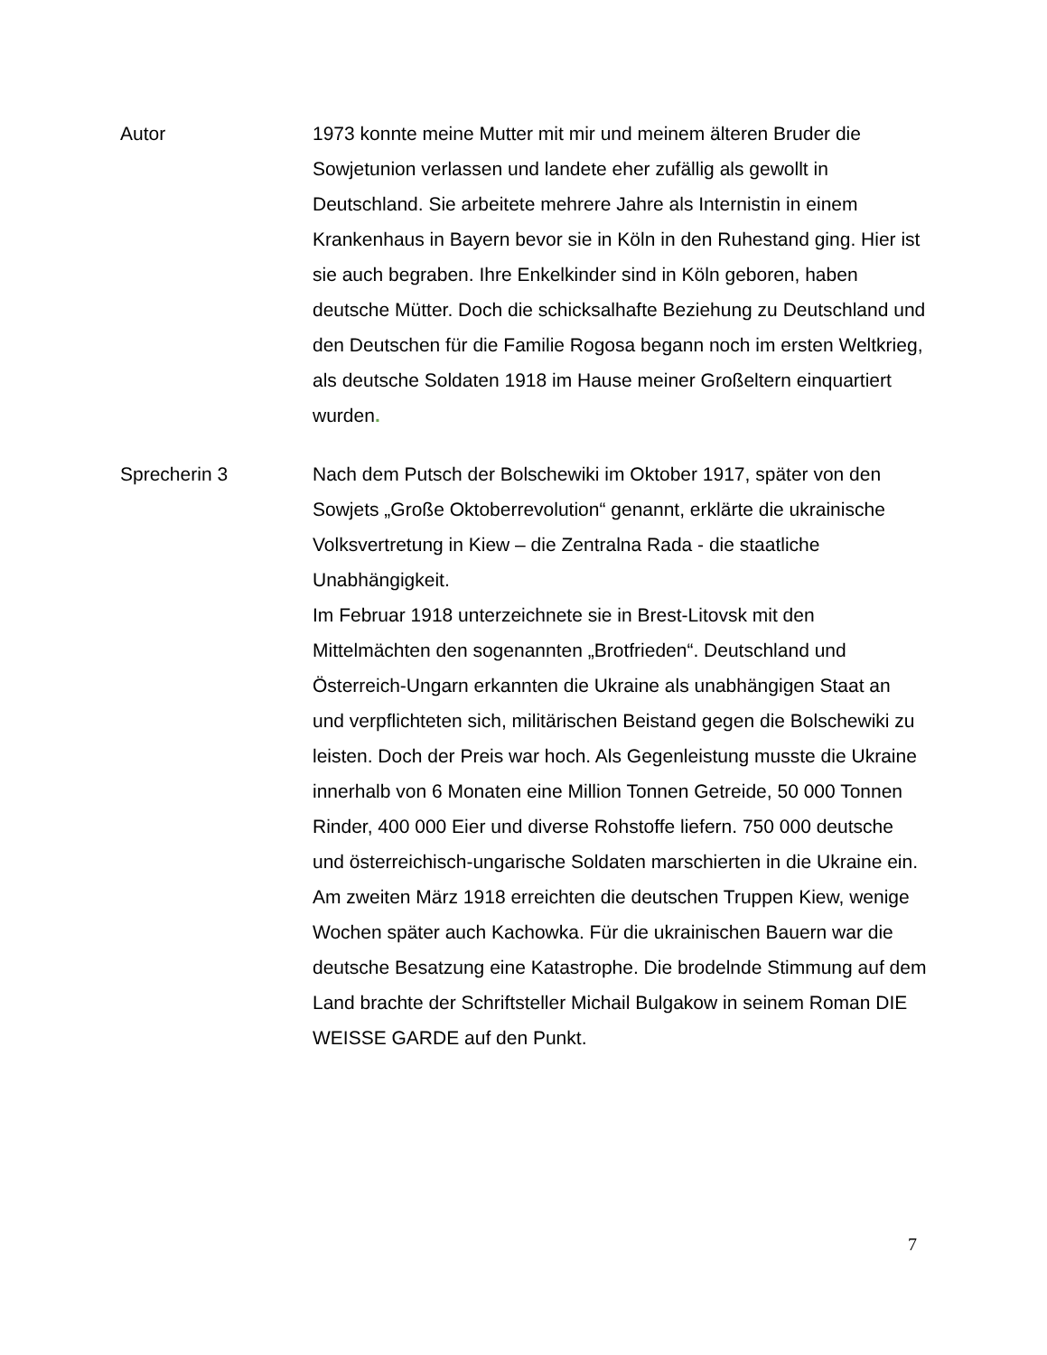Autor 1973 konnte meine Mutter mit mir und meinem älteren Bruder die Sowjetunion verlassen und landete eher zufällig als gewollt in Deutschland. Sie arbeitete mehrere Jahre als Internistin in einem Krankenhaus in Bayern bevor sie in Köln in den Ruhestand ging. Hier ist sie auch begraben. Ihre Enkelkinder sind in Köln geboren, haben deutsche Mütter. Doch die schicksalhafte Beziehung zu Deutschland und den Deutschen für die Familie Rogosa begann noch im ersten Weltkrieg, als deutsche Soldaten 1918 im Hause meiner Großeltern einquartiert wurden.
Sprecherin 3 Nach dem Putsch der Bolschewiki im Oktober 1917, später von den Sowjets „Große Oktoberrevolution“ genannt, erklärte die ukrainische Volksvertretung in Kiew – die Zentralna Rada - die staatliche Unabhängigkeit.
Im Februar 1918 unterzeichnete sie in Brest-Litovsk mit den Mittelmächten den sogenannten „Brotfrieden“. Deutschland und Österreich-Ungarn erkannten die Ukraine als unabhängigen Staat an und verpflichteten sich, militärischen Beistand gegen die Bolschewiki zu leisten. Doch der Preis war hoch. Als Gegenleistung musste die Ukraine innerhalb von 6 Monaten eine Million Tonnen Getreide, 50 000 Tonnen Rinder, 400 000 Eier und diverse Rohstoffe liefern. 750 000 deutsche und österreichisch-ungarische Soldaten marschierten in die Ukraine ein. Am zweiten März 1918 erreichten die deutschen Truppen Kiew, wenige Wochen später auch Kachowka. Für die ukrainischen Bauern war die deutsche Besatzung eine Katastrophe. Die brodelnde Stimmung auf dem Land brachte der Schriftsteller Michail Bulgakow in seinem Roman DIE WEISSE GARDE auf den Punkt.
7